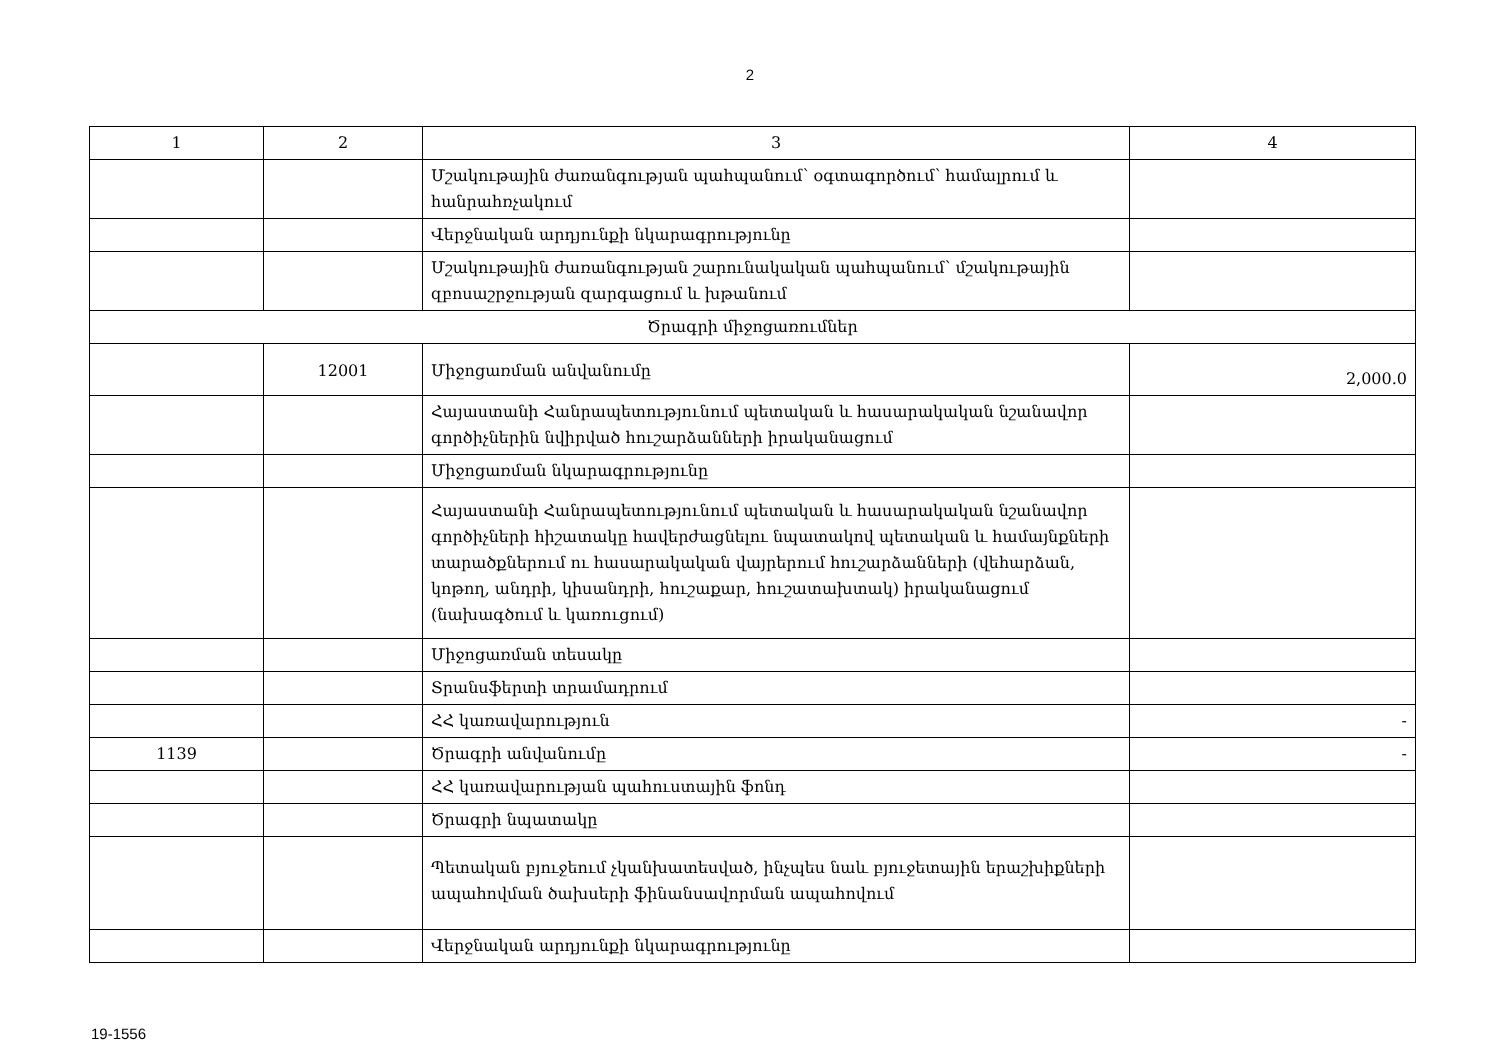2
| 1 | 2 | 3 | 4 |
| --- | --- | --- | --- |
| | | Մշակութային ժառանգության պահպանում՝ օգտագործում՝ համալրում և հանրահռչակում | |
| | | Վերջնական արդյունքի նկարագրությունը | |
| | | Մշակութային ժառանգության շարունակական պահպանում՝ մշակութային զբոսաշրջության զարգացում և խթանում | |
| Ծրագրի միջոցառումներ | | | |
| | 12001 | Միջոցառման անվանումը | 2,000.0 |
| | | Հայաստանի Հանրապետությունում պետական և հասարակական նշանավոր գործիչներին նվիրված հուշարձանների իրականացում | |
| | | Միջոցառման նկարագրությունը | |
| | | Հայաստանի Հանրապետությունում պետական և հասարակական նշանավոր գործիչների հիշատակը հավերժացնելու նպատակով պետական և համայնքների տարածքներում ու հասարակական վայրերում հուշարձանների (վեհարձան, կոթող, անդրի, կիսանդրի, հուշաքար, հուշատախտակ) իրականացում (նախագծում և կառուցում) | |
| | | Միջոցառման տեսակը | |
| | | Տրանսֆերտի տրամադրում | |
| | | ՀՀ կառավարություն | - |
| 1139 | | Ծրագրի անվանումը | - |
| | | ՀՀ կառավարության պահուստային ֆոնդ | |
| | | Ծրագրի նպատակը | |
| | | Պետական բյուջեում չկանխատեսված, ինչպես նաև բյուջետային երաշխիքների ապահովման ծախսերի ֆինանսավորման ապահովում | |
| | | Վերջնական արդյունքի նկարագրությունը | |
19-1556